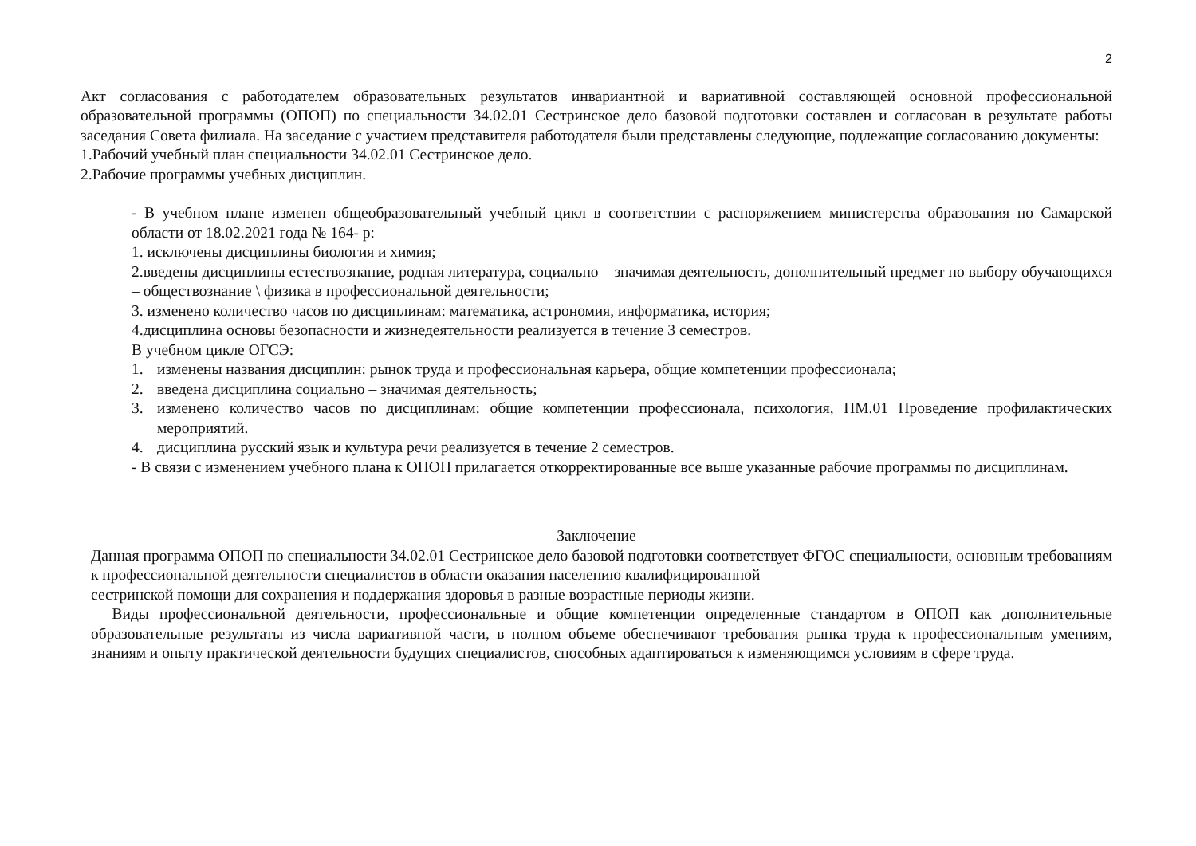2
Акт согласования с работодателем образовательных результатов инвариантной и вариативной составляющей основной профессиональной образовательной программы (ОПОП) по специальности 34.02.01 Сестринское дело базовой подготовки составлен и согласован в результате работы заседания Совета филиала. На заседание с участием представителя работодателя были представлены следующие, подлежащие согласованию документы:
1.Рабочий учебный план специальности 34.02.01 Сестринское дело.
2.Рабочие программы учебных дисциплин.
- В учебном плане изменен общеобразовательный учебный цикл в соответствии с распоряжением министерства образования по Самарской области от 18.02.2021 года № 164- р:
1. исключены дисциплины биология и химия;
2.введены дисциплины естествознание, родная литература, социально – значимая деятельность, дополнительный предмет по выбору обучающихся – обществознание \ физика в профессиональной деятельности;
3. изменено количество часов по дисциплинам: математика, астрономия, информатика, история;
4.дисциплина основы безопасности и жизнедеятельности реализуется в течение 3 семестров.
В учебном цикле ОГСЭ:
1. изменены названия дисциплин: рынок труда и профессиональная карьера, общие компетенции профессионала;
2. введена дисциплина социально – значимая деятельность;
3. изменено количество часов по дисциплинам: общие компетенции профессионала, психология, ПМ.01 Проведение профилактических мероприятий.
4. дисциплина русский язык и культура речи реализуется в течение 2 семестров.
- В связи с изменением учебного плана к ОПОП прилагается откорректированные все выше указанные рабочие программы по дисциплинам.
Заключение
Данная программа ОПОП по специальности 34.02.01 Сестринское дело базовой подготовки соответствует ФГОС специальности, основным требованиям к профессиональной деятельности специалистов в области оказания населению квалифицированной
сестринской помощи для сохранения и поддержания здоровья в разные возрастные периоды жизни.
Виды профессиональной деятельности, профессиональные и общие компетенции определенные стандартом в ОПОП как дополнительные образовательные результаты из числа вариативной части, в полном объеме обеспечивают требования рынка труда к профессиональным умениям, знаниям и опыту практической деятельности будущих специалистов, способных адаптироваться к изменяющимся условиям в сфере труда.